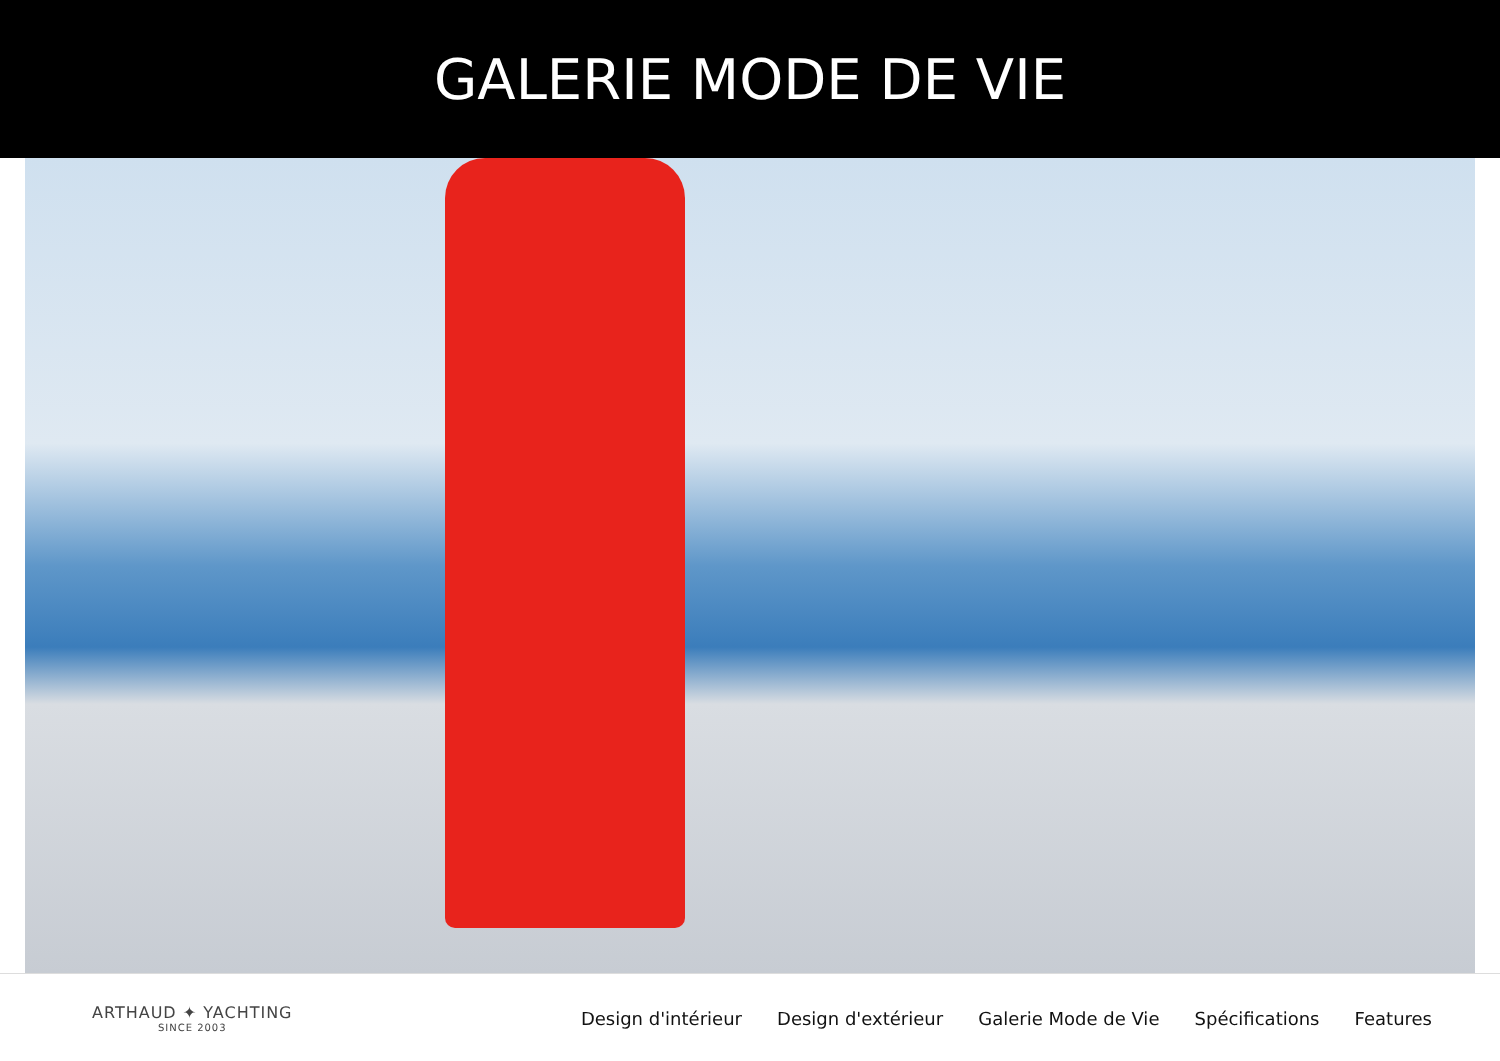GALERIE MODE DE VIE
ARTHAUD ✦ YACHTING
SINCE 2003
Design d'intérieur Design d'extérieur Galerie Mode de Vie Spécifications Features